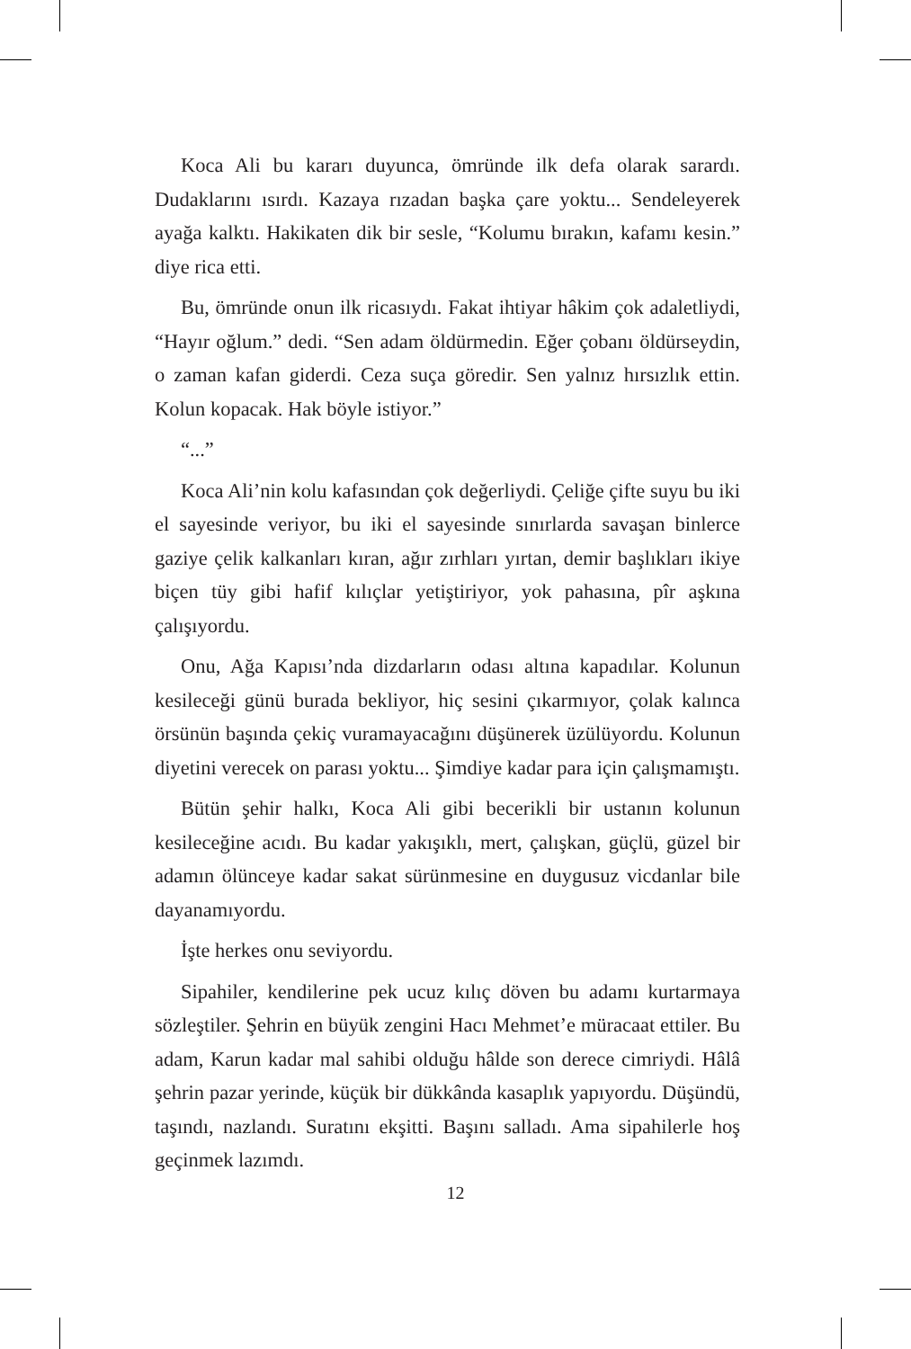Koca Ali bu kararı duyunca, ömründe ilk defa olarak sarardı. Dudaklarını ısırdı. Kazaya rızadan başka çare yoktu... Sendeleyerek ayağa kalktı. Hakikaten dik bir sesle, “Kolumu bırakın, kafamı kesin.” diye rica etti.
Bu, ömründe onun ilk ricasıydı. Fakat ihtiyar hâkim çok adaletliydi, “Hayır oğlum.” dedi. “Sen adam öldürmedin. Eğer çobanı öldürseydin, o zaman kafan giderdi. Ceza suça göredir. Sen yalnız hırsızlık ettin. Kolun kopacak. Hak böyle istiyor.”
“...”
Koca Ali’nin kolu kafasından çok değerliydi. Çeliğe çifte suyu bu iki el sayesinde veriyor, bu iki el sayesinde sınırlarda savaşan binlerce gaziye çelik kalkanları kıran, ağır zırhları yırtan, demir başlıkları ikiye biçen tüy gibi hafif kılıçlar yetiştiriyor, yok pahasına, pîr aşkına çalışıyordu.
Onu, Ağa Kapısı’nda dizdarların odası altına kapadılar. Kolunun kesileceği günü burada bekliyor, hiç sesini çıkarmıyor, çolak kalınca örsünün başında çekiç vuramayacağını düşünerek üzülüyordu. Kolunun diyetini verecek on parası yoktu... Şimdiye kadar para için çalışmamıştı.
Bütün şehir halkı, Koca Ali gibi becerikli bir ustanın kolunun kesileceğine acıdı. Bu kadar yakışıklı, mert, çalışkan, güçlü, güzel bir adamın ölünceye kadar sakat sürünmesine en duygusuz vicdanlar bile dayanamıyordu.
İşte herkes onu seviyordu.
Sipahiler, kendilerine pek ucuz kılıç döven bu adamı kurtarmaya sözleştiler. Şehrin en büyük zengini Hacı Mehmet’e müracaat ettiler. Bu adam, Karun kadar mal sahibi olduğu hâlde son derece cimriydi. Hâlâ şehrin pazar yerinde, küçük bir dükkânda kasaplık yapıyordu. Düşündü, taşındı, nazlandı. Suratını ekşitti. Başını salladı. Ama sipahilerle hoş geçinmek lazımdı.
12